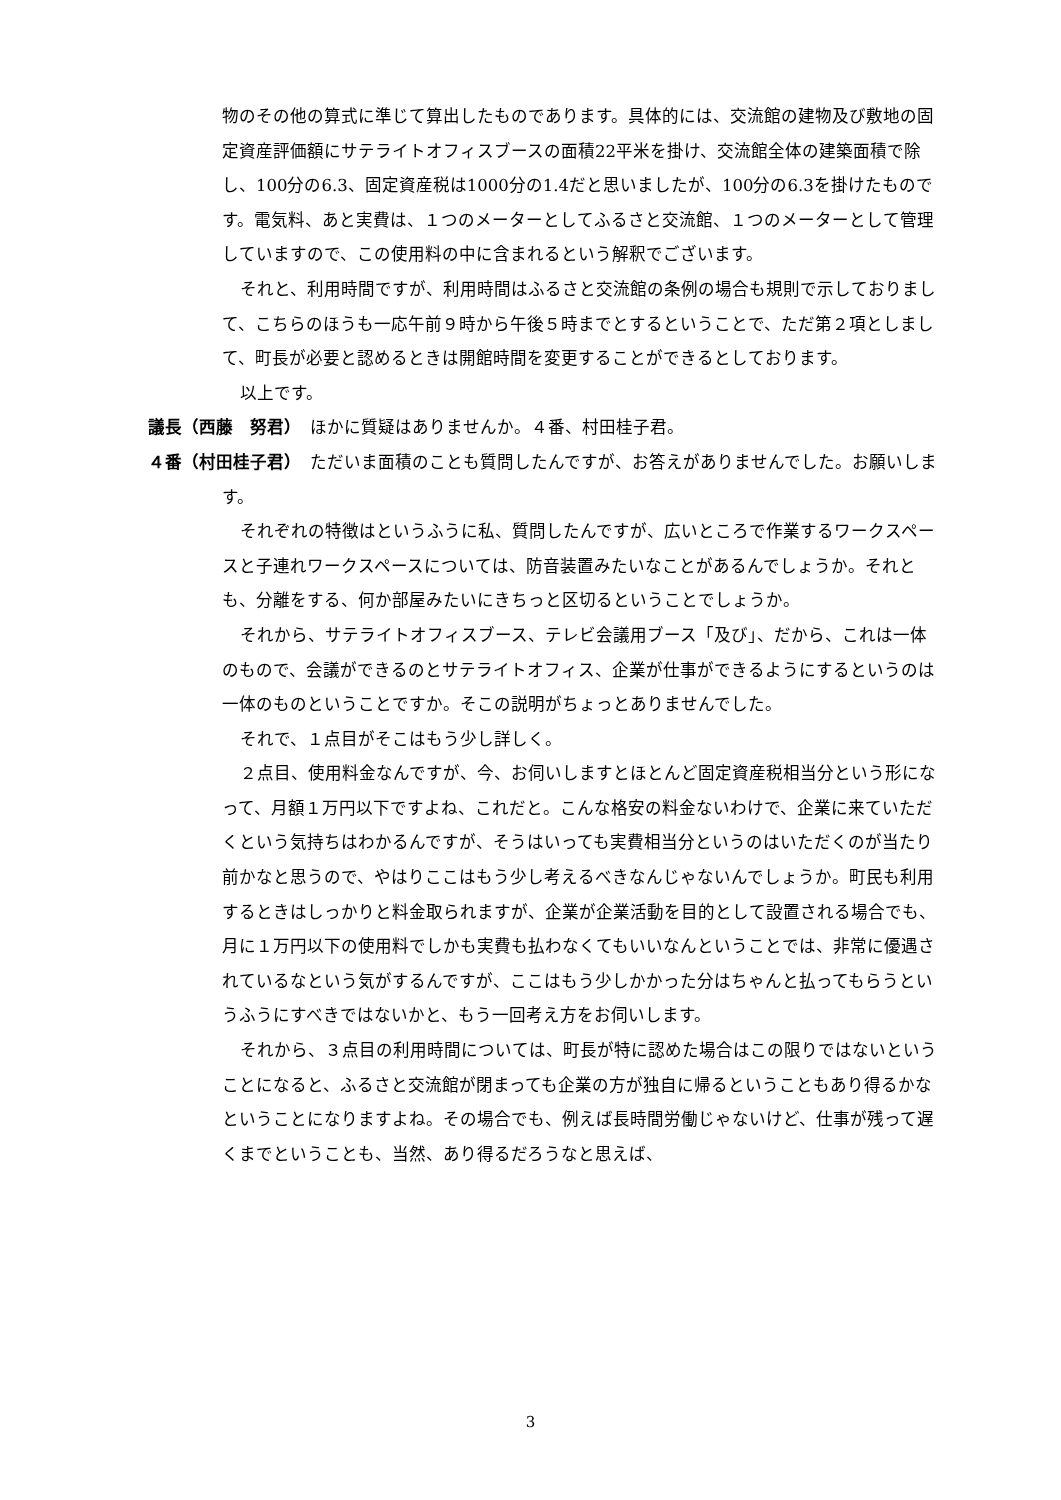物のその他の算式に準じて算出したものであります。具体的には、交流館の建物及び敷地の固定資産評価額にサテライトオフィスブースの面積22平米を掛け、交流館全体の建築面積で除し、100分の6.3、固定資産税は1000分の1.4だと思いましたが、100分の6.3を掛けたものです。電気料、あと実費は、１つのメーターとしてふるさと交流館、１つのメーターとして管理していますので、この使用料の中に含まれるという解釈でございます。
それと、利用時間ですが、利用時間はふるさと交流館の条例の場合も規則で示しておりまして、こちらのほうも一応午前９時から午後５時までとするということで、ただ第２項としまして、町長が必要と認めるときは開館時間を変更することができるとしております。
以上です。
議長（西藤　努君）　ほかに質疑はありませんか。４番、村田桂子君。
４番（村田桂子君）　ただいま面積のことも質問したんですが、お答えがありませんでした。お願いします。
それぞれの特徴はというふうに私、質問したんですが、広いところで作業するワークスペースと子連れワークスペースについては、防音装置みたいなことがあるんでしょうか。それとも、分離をする、何か部屋みたいにきちっと区切るということでしょうか。
それから、サテライトオフィスブース、テレビ会議用ブース「及び」、だから、これは一体のもので、会議ができるのとサテライトオフィス、企業が仕事ができるようにするというのは一体のものということですか。そこの説明がちょっとありませんでした。
それで、１点目がそこはもう少し詳しく。
２点目、使用料金なんですが、今、お伺いしますとほとんど固定資産税相当分という形になって、月額１万円以下ですよね、これだと。こんな格安の料金ないわけで、企業に来ていただくという気持ちはわかるんですが、そうはいっても実費相当分というのはいただくのが当たり前かなと思うので、やはりここはもう少し考えるべきなんじゃないんでしょうか。町民も利用するときはしっかりと料金取られますが、企業が企業活動を目的として設置される場合でも、月に１万円以下の使用料でしかも実費も払わなくてもいいなんということでは、非常に優遇されているなという気がするんですが、ここはもう少しかかった分はちゃんと払ってもらうというふうにすべきではないかと、もう一回考え方をお伺いします。
それから、３点目の利用時間については、町長が特に認めた場合はこの限りではないということになると、ふるさと交流館が閉まっても企業の方が独自に帰るということもあり得るかなということになりますよね。その場合でも、例えば長時間労働じゃないけど、仕事が残って遅くまでということも、当然、あり得るだろうなと思えば、
3